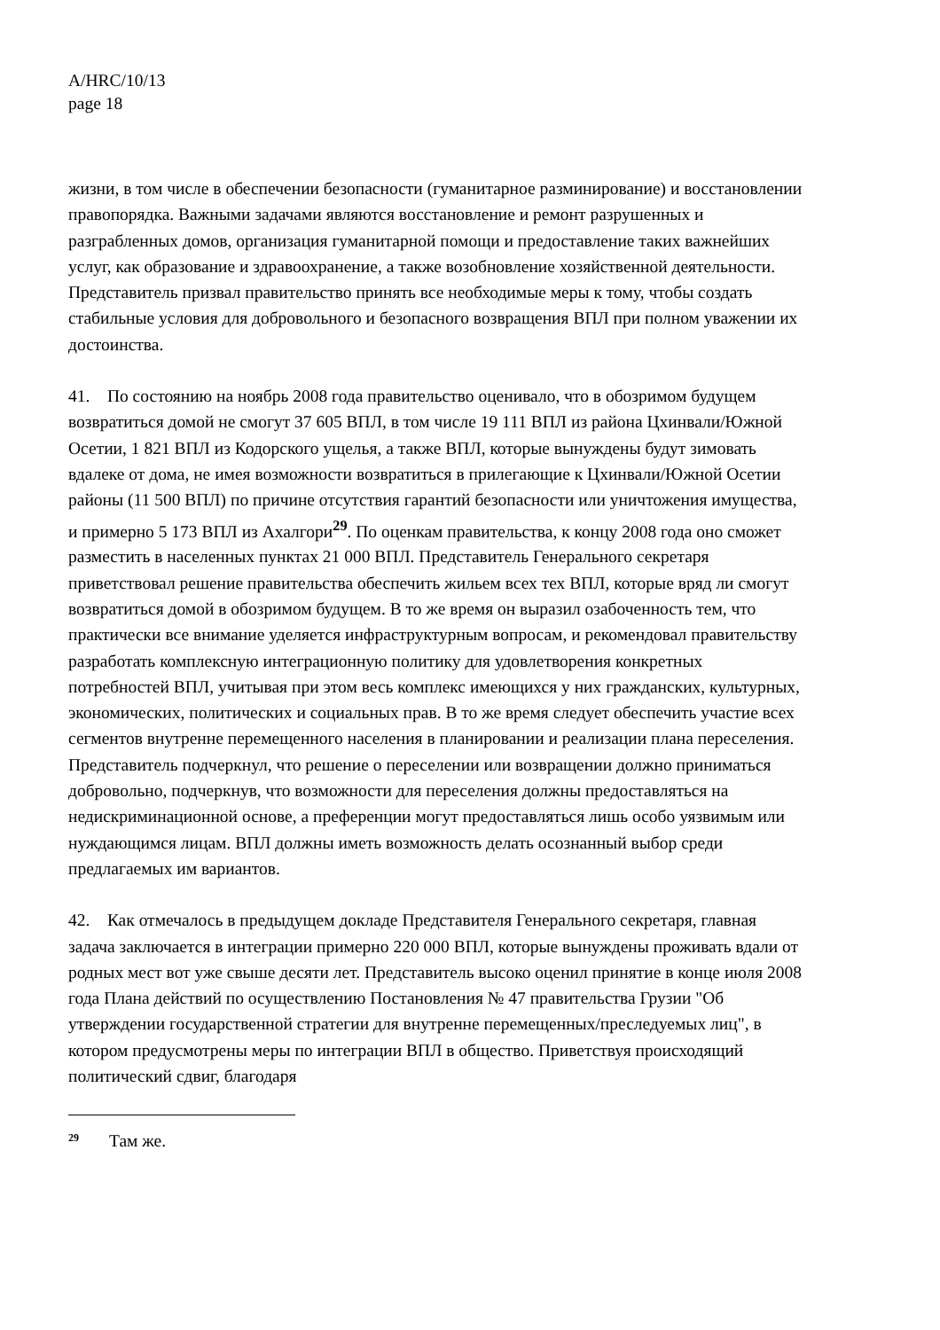A/HRC/10/13
page 18
жизни, в том числе в обеспечении безопасности (гуманитарное разминирование) и восстановлении правопорядка. Важными задачами являются восстановление и ремонт разрушенных и разграбленных домов, организация гуманитарной помощи и предоставление таких важнейших услуг, как образование и здравоохранение, а также возобновление хозяйственной деятельности. Представитель призвал правительство принять все необходимые меры к тому, чтобы создать стабильные условия для добровольного и безопасного возвращения ВПЛ при полном уважении их достоинства.
41. По состоянию на ноябрь 2008 года правительство оценивало, что в обозримом будущем возвратиться домой не смогут 37 605 ВПЛ, в том числе 19 111 ВПЛ из района Цхинвали/Южной Осетии, 1 821 ВПЛ из Кодорского ущелья, а также ВПЛ, которые вынуждены будут зимовать вдалеке от дома, не имея возможности возвратиться в прилегающие к Цхинвали/Южной Осетии районы (11 500 ВПЛ) по причине отсутствия гарантий безопасности или уничтожения имущества, и примерно 5 173 ВПЛ из Ахалгори<sup>29</sup>. По оценкам правительства, к концу 2008 года оно сможет разместить в населенных пунктах 21 000 ВПЛ. Представитель Генерального секретаря приветствовал решение правительства обеспечить жильем всех тех ВПЛ, которые вряд ли смогут возвратиться домой в обозримом будущем. В то же время он выразил озабоченность тем, что практически все внимание уделяется инфраструктурным вопросам, и рекомендовал правительству разработать комплексную интеграционную политику для удовлетворения конкретных потребностей ВПЛ, учитывая при этом весь комплекс имеющихся у них гражданских, культурных, экономических, политических и социальных прав. В то же время следует обеспечить участие всех сегментов внутренне перемещенного населения в планировании и реализации плана переселения. Представитель подчеркнул, что решение о переселении или возвращении должно приниматься добровольно, подчеркнув, что возможности для переселения должны предоставляться на недискриминационной основе, а преференции могут предоставляться лишь особо уязвимым или нуждающимся лицам. ВПЛ должны иметь возможность делать осознанный выбор среди предлагаемых им вариантов.
42. Как отмечалось в предыдущем докладе Представителя Генерального секретаря, главная задача заключается в интеграции примерно 220 000 ВПЛ, которые вынуждены проживать вдали от родных мест вот уже свыше десяти лет. Представитель высоко оценил принятие в конце июля 2008 года Плана действий по осуществлению Постановления № 47 правительства Грузии "Об утверждении государственной стратегии для внутренне перемещенных/преследуемых лиц", в котором предусмотрены меры по интеграции ВПЛ в общество. Приветствуя происходящий политический сдвиг, благодаря
<sup>29</sup> Там же.